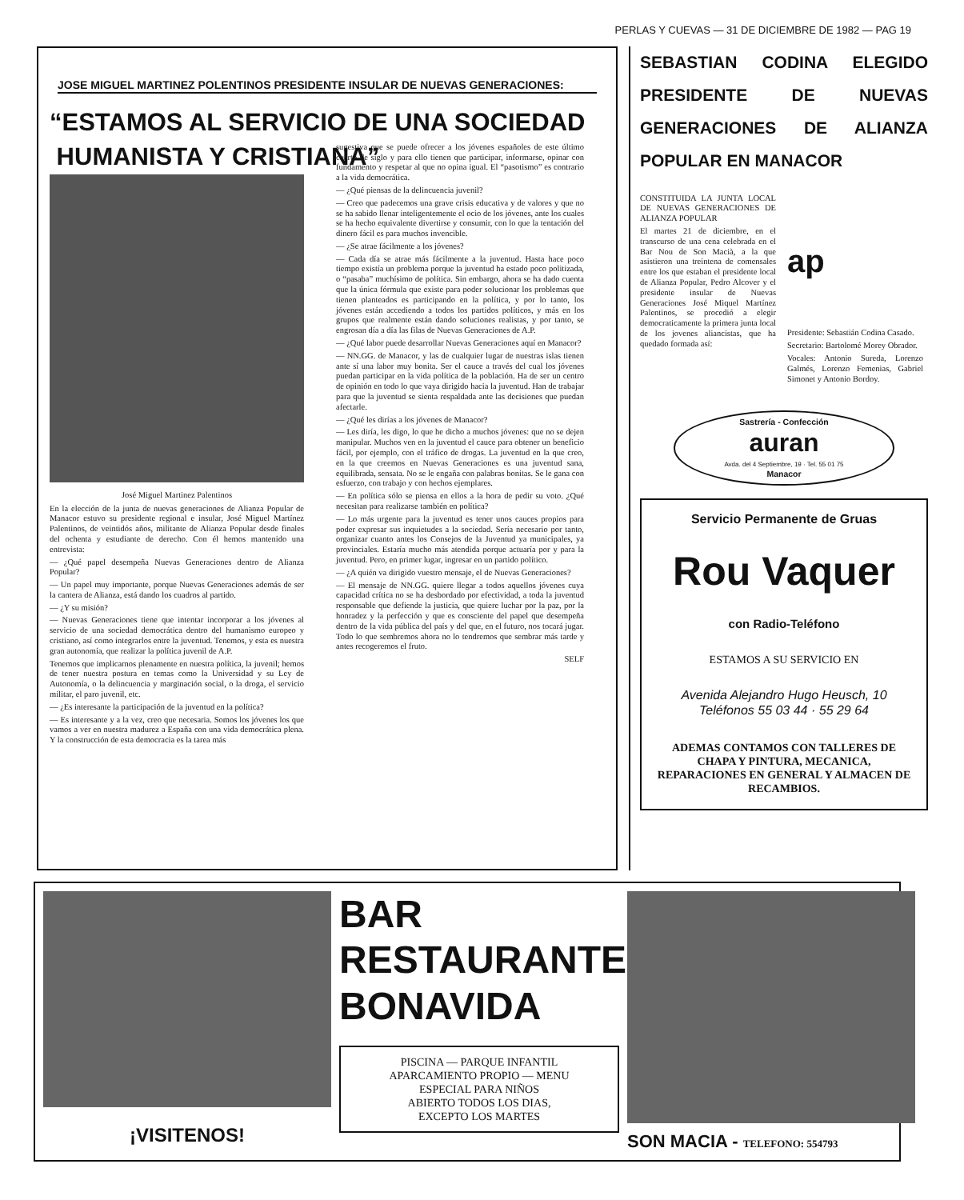PERLAS Y CUEVAS — 31 DE DICIEMBRE DE 1982 — PAG 19
JOSE MIGUEL MARTINEZ POLENTINOS PRESIDENTE INSULAR DE NUEVAS GENERACIONES:
“ESTAMOS AL SERVICIO DE UNA SOCIEDAD
HUMANISTA Y CRISTIANA”
José Miguel Martinez Palentinos
En la elección de la junta de nuevas generaciones de Alianza Popular de Manacor estuvo su presidente regional e insular, José Miguel Martínez Palentinos, de veintidós años, militante de Alianza Popular desde finales del ochenta y estudiante de derecho. Con él hemos mantenido una entrevista:
— ¿Qué papel desempeña Nuevas Generaciones dentro de Alianza Popular?
— Un papel muy importante, porque Nuevas Generaciones además de ser la cantera de Alianza, está dando los cuadros al partido.
— ¿Y su misión?
— Nuevas Generaciones tiene que intentar incorporar a los jóvenes al servicio de una sociedad democrática dentro del humanismo europeo y cristiano, así como integrarlos entre la juventud. Tenemos, y esta es nuestra gran autonomía, que realizar la política juvenil de A.P.
Tenemos que implicarnos plenamente en nuestra política, la juvenil; hemos de tener nuestra postura en temas como la Universidad y su Ley de Autonomía, o la delincuencia y marginación social, o la droga, el servicio militar, el paro juvenil, etc.
— ¿Es interesante la participación de la juventud en la política?
— Es interesante y a la vez, creo que necesaria. Somos los jóvenes los que vamos a ver en nuestra madurez a España con una vida democrática plena. Y la construcción de esta democracia es la tarea más
sugestiva que se puede ofrecer a los jóvenes españoles de este último cuarto de siglo y para ello tienen que participar, informarse, opinar con fundamento y respetar al que no opina igual. El “pasotismo” es contrario a la vida democrática.
— ¿Qué piensas de la delincuencia juvenil?
— Creo que padecemos una grave crisis educativa y de valores y que no se ha sabido llenar inteligentemente el ocio de los jóvenes, ante los cuales se ha hecho equivalente divertirse y consumir, con lo que la tentación del dinero fácil es para muchos invencible.
— ¿Se atrae fácilmente a los jóvenes?
— Cada día se atrae más fácilmente a la juventud. Hasta hace poco tiempo existía un problema porque la juventud ha estado poco politizada, o “pasaba” muchísimo de política. Sin embargo, ahora se ha dado cuenta que la única fórmula que existe para poder solucionar los problemas que tienen planteados es participando en la política, y por lo tanto, los jóvenes están accediendo a todos los partidos políticos, y más en los grupos que realmente están dando soluciones realistas, y por tanto, se engrosan día a día las filas de Nuevas Generaciones de A.P.
— ¿Qué labor puede desarrollar Nuevas Generaciones aquí en Manacor?
— NN.GG. de Manacor, y las de cualquier lugar de nuestras islas tienen ante sí una labor muy bonita. Ser el cauce a través del cual los jóvenes puedan participar en la vida política de la población. Ha de ser un centro de opinión en todo lo que vaya dirigido hacia la juventud. Han de trabajar para que la juventud se sienta respaldada ante las decisiones que puedan afectarle.
— ¿Qué les dirías a los jóvenes de Manacor?
— Les diría, les digo, lo que he dicho a muchos jóvenes: que no se dejen manipular. Muchos ven en la juventud el cauce para obtener un beneficio fácil, por ejemplo, con el tráfico de drogas. La juventud en la que creo, en la que creemos en Nuevas Generaciones es una juventud sana, equilibrada, sensata. No se le engaña con palabras bonitas. Se le gana con esfuerzo, con trabajo y con hechos ejemplares.
— En política sólo se piensa en ellos a la hora de pedir su voto. ¿Qué necesitan para realizarse también en política?
— Lo más urgente para la juventud es tener unos cauces propios para poder expresar sus inquietudes a la sociedad. Sería necesario por tanto, organizar cuanto antes los Consejos de la Juventud ya municipales, ya provinciales. Estaría mucho más atendida porque actuaría por y para la juventud. Pero, en primer lugar, ingresar en un partido político.
— ¿A quién va dirigido vuestro mensaje, el de Nuevas Generaciones?
— El mensaje de NN.GG. quiere llegar a todos aquellos jóvenes cuya capacidad crítica no se ha desbordado por efectividad, a toda la juventud responsable que defiende la justicia, que quiere luchar por la paz, por la honradez y la perfección y que es consciente del papel que desempeña dentro de la vida pública del país y del que, en el futuro, nos tocará jugar. Todo lo que sembremos ahora no lo tendremos que sembrar más tarde y antes recogeremos el fruto.
SELF
SEBASTIAN CODINA ELEGIDO PRESIDENTE DE NUEVAS GENERACIONES DE ALIANZA POPULAR EN MANACOR
CONSTITUIDA LA JUNTA LOCAL DE NUEVAS GENERACIONES DE ALIANZA POPULAR
El martes 21 de diciembre, en el transcurso de una cena celebrada en el Bar Nou de Son Macià, a la que asistieron una treintena de comensales entre los que estaban el presidente local de Alianza Popular, Pedro Alcover y el presidente insular de Nuevas Generaciones José Miquel Martínez Palentinos, se procedió a elegir democraticamente la primera junta local de los jovenes aliancistas, que ha quedado formada así:
ap
Presidente: Sebastián Codina Casado.
Secretario: Bartolomé Morey Obrador.
Vocales: Antonio Sureda, Lorenzo Galmés, Lorenzo Femenias, Gabriel Simonet y Antonio Bordoy.
Sastrería - Confección
auran
Avda. del 4 Septiembre, 19 · Tel. 55 01 75
Manacor
Servicio Permanente de Gruas
Rou Vaquer
con Radio-Teléfono
ESTAMOS A SU SERVICIO EN
Avenida Alejandro Hugo Heusch, 10
Teléfonos 55 03 44 · 55 29 64
ADEMAS CONTAMOS CON TALLERES DE CHAPA Y PINTURA, MECANICA, REPARACIONES EN GENERAL Y ALMACEN DE RECAMBIOS.
¡VISITENOS!
BAR
RESTAURANTE
BONAVIDA
PISCINA — PARQUE INFANTIL
APARCAMIENTO PROPIO — MENU
ESPECIAL PARA NIÑOS
ABIERTO TODOS LOS DIAS,
EXCEPTO LOS MARTES
SON MACIA - TELEFONO: 554793